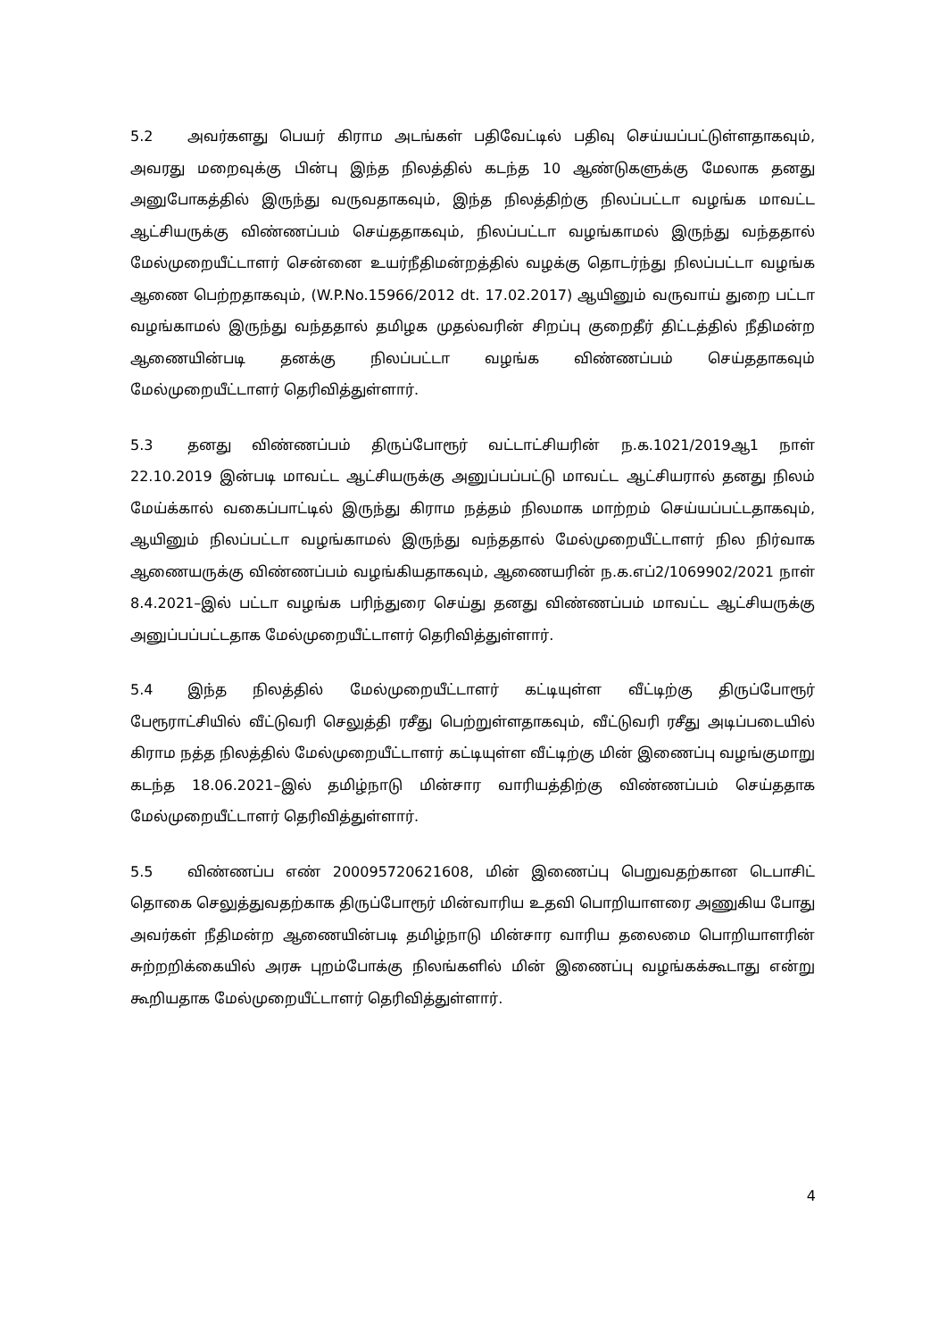5.2 அவர்களது பெயர் கிராம அடங்கள் பதிவேட்டில் பதிவு செய்யப்பட்டுள்ளதாகவும், அவரது மறைவுக்கு பின்பு இந்த நிலத்தில் கடந்த 10 ஆண்டுகளுக்கு மேலாக தனது அனுபோகத்தில் இருந்து வருவதாகவும், இந்த நிலத்திற்கு நிலப்பட்டா வழங்க மாவட்ட ஆட்சியருக்கு விண்ணப்பம் செய்ததாகவும், நிலப்பட்டா வழங்காமல் இருந்து வந்ததால் மேல்முறையீட்டாளர் சென்னை உயர்நீதிமன்றத்தில் வழக்கு தொடர்ந்து நிலப்பட்டா வழங்க ஆணை பெற்றதாகவும், (W.P.No.15966/2012 dt. 17.02.2017) ஆயினும் வருவாய் துறை பட்டா வழங்காமல் இருந்து வந்ததால் தமிழக முதல்வரின் சிறப்பு குறைதீர் திட்டத்தில் நீதிமன்ற ஆணையின்படி தனக்கு நிலப்பட்டா வழங்க விண்ணப்பம் செய்ததாகவும் மேல்முறையீட்டாளர் தெரிவித்துள்ளார்.
5.3 தனது விண்ணப்பம் திருப்போரூர் வட்டாட்சியரின் ந.க.1021/2019ஆ1 நாள் 22.10.2019 இன்படி மாவட்ட ஆட்சியருக்கு அனுப்பப்பட்டு மாவட்ட ஆட்சியரால் தனது நிலம் மேய்க்கால் வகைப்பாட்டில் இருந்து கிராம நத்தம் நிலமாக மாற்றம் செய்யப்பட்டதாகவும், ஆயினும் நிலப்பட்டா வழங்காமல் இருந்து வந்ததால் மேல்முறையீட்டாளர் நில நிர்வாக ஆணையருக்கு விண்ணப்பம் வழங்கியதாகவும், ஆணையரின் ந.க.எப்2/1069902/2021 நாள் 8.4.2021–இல் பட்டா வழங்க பரிந்துரை செய்து தனது விண்ணப்பம் மாவட்ட ஆட்சியருக்கு அனுப்பப்பட்டதாக மேல்முறையீட்டாளர் தெரிவித்துள்ளார்.
5.4 இந்த நிலத்தில் மேல்முறையீட்டாளர் கட்டியுள்ள வீட்டிற்கு திருப்போரூர் பேரூராட்சியில் வீட்டுவரி செலுத்தி ரசீது பெற்றுள்ளதாகவும், வீட்டுவரி ரசீது அடிப்படையில் கிராம நத்த நிலத்தில் மேல்முறையீட்டாளர் கட்டியுள்ள வீட்டிற்கு மின் இணைப்பு வழங்குமாறு கடந்த 18.06.2021–இல் தமிழ்நாடு மின்சார வாரியத்திற்கு விண்ணப்பம் செய்ததாக மேல்முறையீட்டாளர் தெரிவித்துள்ளார்.
5.5 விண்ணப்ப எண் 200095720621608, மின் இணைப்பு பெறுவதற்கான டெபாசிட் தொகை செலுத்துவதற்காக திருப்போரூர் மின்வாரிய உதவி பொறியாளரை அணுகிய போது அவர்கள் நீதிமன்ற ஆணையின்படி தமிழ்நாடு மின்சார வாரிய தலைமை பொறியாளரின் சுற்றறிக்கையில் அரசு புறம்போக்கு நிலங்களில் மின் இணைப்பு வழங்கக்கூடாது என்று கூறியதாக மேல்முறையீட்டாளர் தெரிவித்துள்ளார்.
4